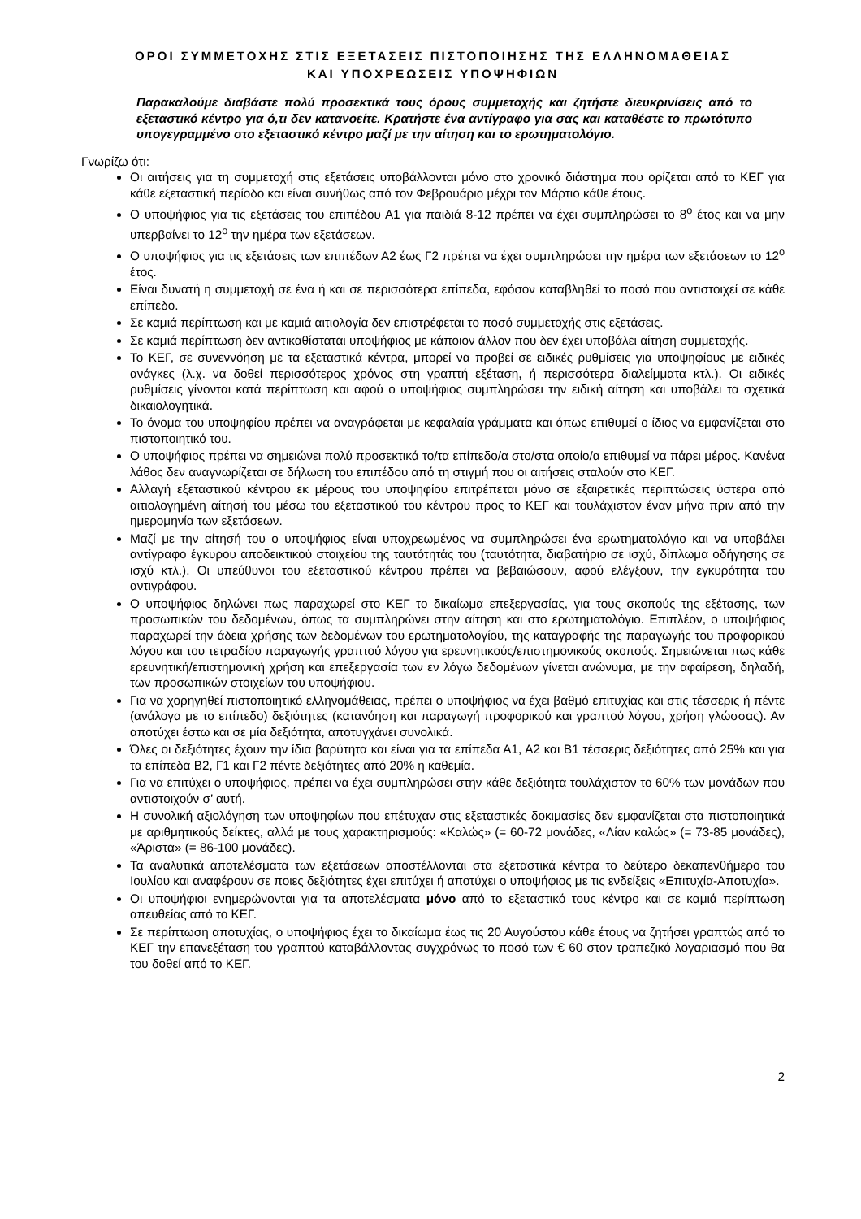ΟΡΟΙ ΣΥΜΜΕΤΟΧΗΣ ΣΤΙΣ ΕΞΕΤΑΣΕΙΣ ΠΙΣΤΟΠΟΙΗΣΗΣ ΤΗΣ ΕΛΛΗΝΟΜΑΘΕΙΑΣ
ΚΑΙ ΥΠΟΧΡΕΩΣΕΙΣ ΥΠΟΨΗΦΙΩΝ
Παρακαλούμε διαβάστε πολύ προσεκτικά τους όρους συμμετοχής και ζητήστε διευκρινίσεις από το εξεταστικό κέντρο για ό,τι δεν κατανοείτε. Κρατήστε ένα αντίγραφο για σας και καταθέστε το πρωτότυπο υπογεγραμμένο στο εξεταστικό κέντρο μαζί με την αίτηση και το ερωτηματολόγιο.
Γνωρίζω ότι:
Οι αιτήσεις για τη συμμετοχή στις εξετάσεις υποβάλλονται μόνο στο χρονικό διάστημα που ορίζεται από το ΚΕΓ για κάθε εξεταστική περίοδο και είναι συνήθως από τον Φεβρουάριο μέχρι τον Μάρτιο κάθε έτους.
Ο υποψήφιος για τις εξετάσεις του επιπέδου Α1 για παιδιά 8-12 πρέπει να έχει συμπληρώσει το 8<sup>ο</sup> έτος και να μην υπερβαίνει το 12<sup>ο</sup> την ημέρα των εξετάσεων.
Ο υποψήφιος για τις εξετάσεις των επιπέδων Α2 έως Γ2 πρέπει να έχει συμπληρώσει την ημέρα των εξετάσεων το 12<sup>ο</sup> έτος.
Είναι δυνατή η συμμετοχή σε ένα ή και σε περισσότερα επίπεδα, εφόσον καταβληθεί το ποσό που αντιστοιχεί σε κάθε επίπεδο.
Σε καμιά περίπτωση και με καμιά αιτιολογία δεν επιστρέφεται το ποσό συμμετοχής στις εξετάσεις.
Σε καμιά περίπτωση δεν αντικαθίσταται υποψήφιος με κάποιον άλλον που δεν έχει υποβάλει αίτηση συμμετοχής.
Το ΚΕΓ, σε συνεννόηση με τα εξεταστικά κέντρα, μπορεί να προβεί σε ειδικές ρυθμίσεις για υποψηφίους με ειδικές ανάγκες (λ.χ. να δοθεί περισσότερος χρόνος στη γραπτή εξέταση, ή περισσότερα διαλείμματα κτλ.). Οι ειδικές ρυθμίσεις γίνονται κατά περίπτωση και αφού ο υποψήφιος συμπληρώσει την ειδική αίτηση και υποβάλει τα σχετικά δικαιολογητικά.
Το όνομα του υποψηφίου πρέπει να αναγράφεται με κεφαλαία γράμματα και όπως επιθυμεί ο ίδιος να εμφανίζεται στο πιστοποιητικό του.
Ο υποψήφιος πρέπει να σημειώνει πολύ προσεκτικά το/τα επίπεδο/α στο/στα οποίο/α επιθυμεί να πάρει μέρος. Κανένα λάθος δεν αναγνωρίζεται σε δήλωση του επιπέδου από τη στιγμή που οι αιτήσεις σταλούν στο ΚΕΓ.
Αλλαγή εξεταστικού κέντρου εκ μέρους του υποψηφίου επιτρέπεται μόνο σε εξαιρετικές περιπτώσεις ύστερα από αιτιολογημένη αίτησή του μέσω του εξεταστικού του κέντρου προς το ΚΕΓ και τουλάχιστον έναν μήνα πριν από την ημερομηνία των εξετάσεων.
Μαζί με την αίτησή του ο υποψήφιος είναι υποχρεωμένος να συμπληρώσει ένα ερωτηματολόγιο και να υποβάλει αντίγραφο έγκυρου αποδεικτικού στοιχείου της ταυτότητάς του (ταυτότητα, διαβατήριο σε ισχύ, δίπλωμα οδήγησης σε ισχύ κτλ.). Οι υπεύθυνοι του εξεταστικού κέντρου πρέπει να βεβαιώσουν, αφού ελέγξουν, την εγκυρότητα του αντιγράφου.
Ο υποψήφιος δηλώνει πως παραχωρεί στο ΚΕΓ το δικαίωμα επεξεργασίας, για τους σκοπούς της εξέτασης, των προσωπικών του δεδομένων, όπως τα συμπληρώνει στην αίτηση και στο ερωτηματολόγιο. Επιπλέον, ο υποψήφιος παραχωρεί την άδεια χρήσης των δεδομένων του ερωτηματολογίου, της καταγραφής της παραγωγής του προφορικού λόγου και του τετραδίου παραγωγής γραπτού λόγου για ερευνητικούς/επιστημονικούς σκοπούς. Σημειώνεται πως κάθε ερευνητική/επιστημονική χρήση και επεξεργασία των εν λόγω δεδομένων γίνεται ανώνυμα, με την αφαίρεση, δηλαδή, των προσωπικών στοιχείων του υποψήφιου.
Για να χορηγηθεί πιστοποιητικό ελληνομάθειας, πρέπει ο υποψήφιος να έχει βαθμό επιτυχίας και στις τέσσερις ή πέντε (ανάλογα με το επίπεδο) δεξιότητες (κατανόηση και παραγωγή προφορικού και γραπτού λόγου, χρήση γλώσσας). Αν αποτύχει έστω και σε μία δεξιότητα, αποτυγχάνει συνολικά.
Όλες οι δεξιότητες έχουν την ίδια βαρύτητα και είναι για τα επίπεδα Α1, Α2 και Β1 τέσσερις δεξιότητες από 25% και για τα επίπεδα Β2, Γ1 και Γ2 πέντε δεξιότητες από 20% η καθεμία.
Για να επιτύχει ο υποψήφιος, πρέπει να έχει συμπληρώσει στην κάθε δεξιότητα τουλάχιστον το 60% των μονάδων που αντιστοιχούν σ’ αυτή.
Η συνολική αξιολόγηση των υποψηφίων που επέτυχαν στις εξεταστικές δοκιμασίες δεν εμφανίζεται στα πιστοποιητικά με αριθμητικούς δείκτες, αλλά με τους χαρακτηρισμούς: «Καλώς» (= 60-72 μονάδες, «Λίαν καλώς» (= 73-85 μονάδες), «Άριστα» (= 86-100 μονάδες).
Τα αναλυτικά αποτελέσματα των εξετάσεων αποστέλλονται στα εξεταστικά κέντρα το δεύτερο δεκαπενθήμερο του Ιουλίου και αναφέρουν σε ποιες δεξιότητες έχει επιτύχει ή αποτύχει ο υποψήφιος με τις ενδείξεις «Επιτυχία-Αποτυχία».
Οι υποψήφιοι ενημερώνονται για τα αποτελέσματα μόνο από το εξεταστικό τους κέντρο και σε καμιά περίπτωση απευθείας από το ΚΕΓ.
Σε περίπτωση αποτυχίας, ο υποψήφιος έχει το δικαίωμα έως τις 20 Αυγούστου κάθε έτους να ζητήσει γραπτώς από το ΚΕΓ την επανεξέταση του γραπτού καταβάλλοντας συγχρόνως το ποσό των € 60 στον τραπεζικό λογαριασμό που θα του δοθεί από το ΚΕΓ.
2